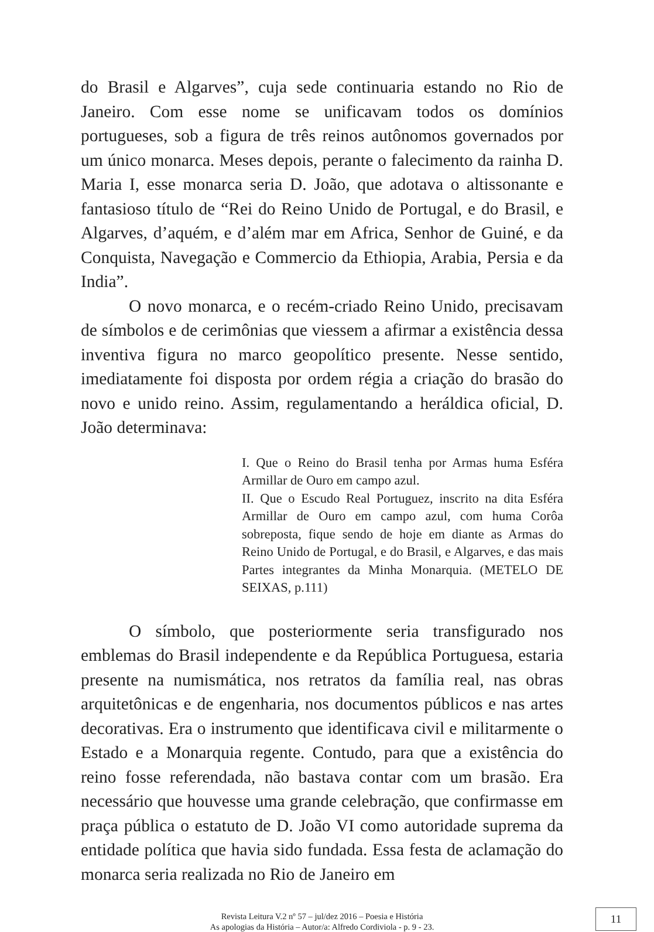do Brasil e Algarves”, cuja sede continuaria estando no Rio de Janeiro. Com esse nome se unificavam todos os domínios portugueses, sob a figura de três reinos autônomos governados por um único monarca. Meses depois, perante o falecimento da rainha D. Maria I, esse monarca seria D. João, que adotava o altissonante e fantasioso título de “Rei do Reino Unido de Portugal, e do Brasil, e Algarves, d’aquém, e d’além mar em Africa, Senhor de Guiné, e da Conquista, Navegação e Commercio da Ethiopia, Arabia, Persia e da India”.
O novo monarca, e o recém-criado Reino Unido, precisavam de símbolos e de cerimônias que viessem a afirmar a existência dessa inventiva figura no marco geopolítico presente. Nesse sentido, imediatamente foi disposta por ordem régia a criação do brasão do novo e unido reino. Assim, regulamentando a heráldica oficial, D. João determinava:
I. Que o Reino do Brasil tenha por Armas huma Esféra Armillar de Ouro em campo azul.
II. Que o Escudo Real Portuguez, inscrito na dita Esféra Armillar de Ouro em campo azul, com huma Corôa sobreposta, fique sendo de hoje em diante as Armas do Reino Unido de Portugal, e do Brasil, e Algarves, e das mais Partes integrantes da Minha Monarquia. (METELO DE SEIXAS, p.111)
O símbolo, que posteriormente seria transfigurado nos emblemas do Brasil independente e da República Portuguesa, estaria presente na numismática, nos retratos da família real, nas obras arquitetônicas e de engenharia, nos documentos públicos e nas artes decorativas. Era o instrumento que identificava civil e militarmente o Estado e a Monarquia regente. Contudo, para que a existência do reino fosse referendada, não bastava contar com um brasão. Era necessário que houvesse uma grande celebração, que confirmasse em praça pública o estatuto de D. João VI como autoridade suprema da entidade política que havia sido fundada. Essa festa de aclamação do monarca seria realizada no Rio de Janeiro em
Revista Leitura V.2 nº 57 – jul/dez 2016 – Poesia e História
As apologias da História – Autor/a: Alfredo Cordiviola - p. 9 - 23.
11